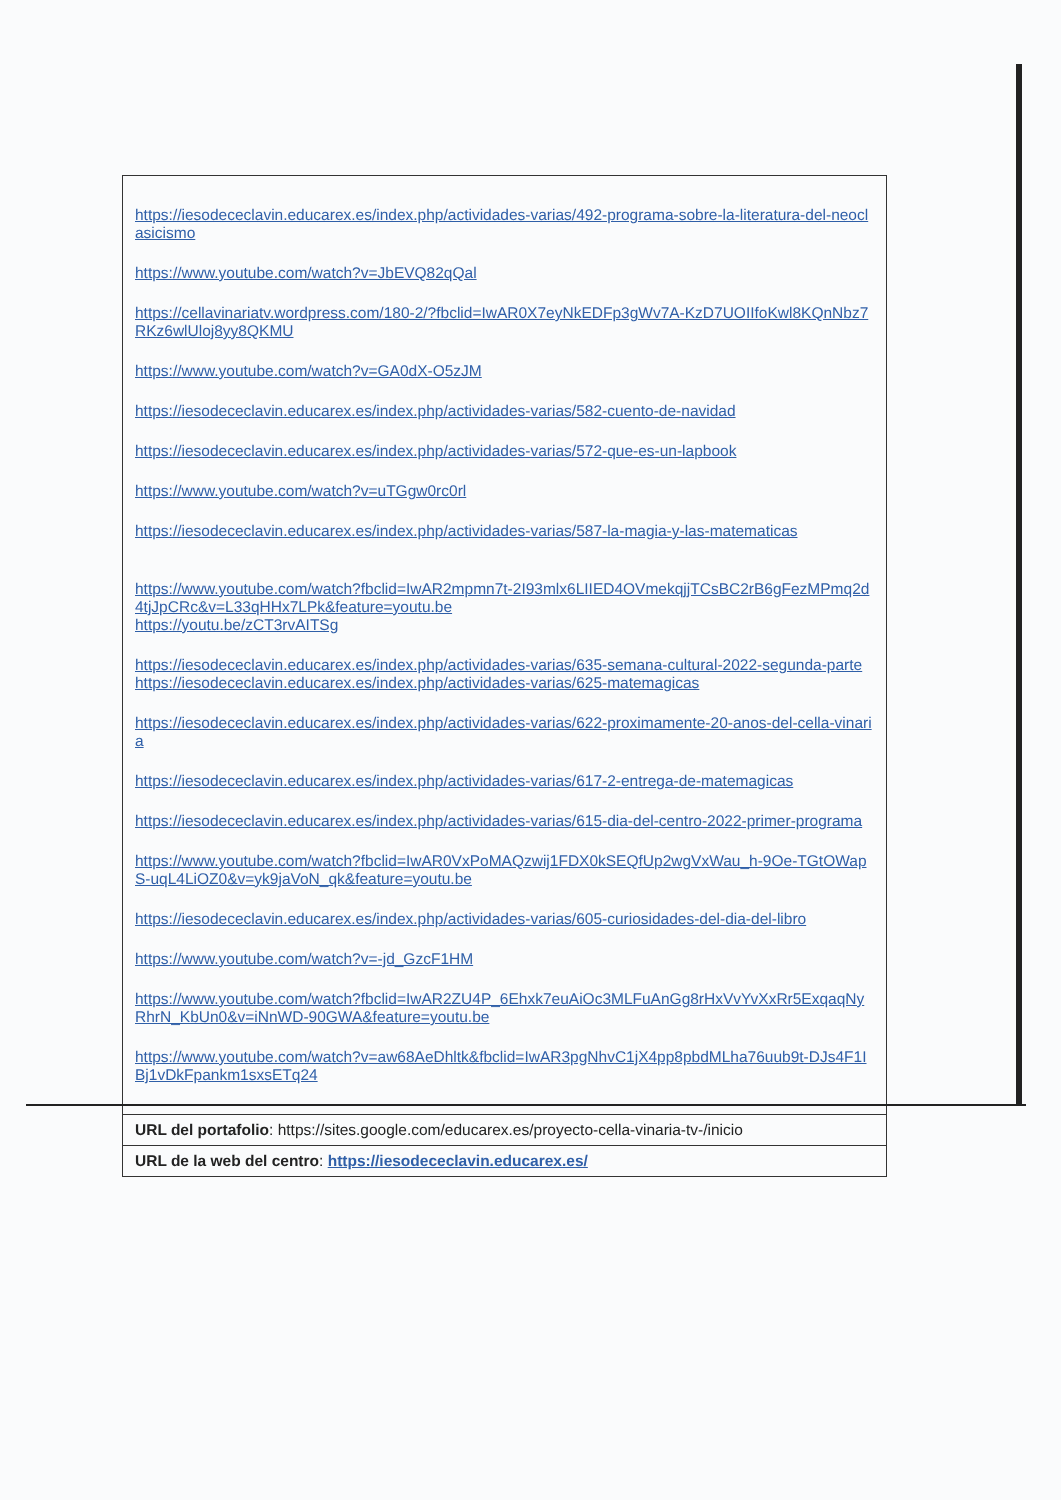| https://iesodececlavin.educarex.es/index.php/actividades-varias/492-programa-sobre-la-literatura-del-neoclasicismo https://www.youtube.com/watch?v=JbEVQ82qQal https://cellavinariatv.wordpress.com/180-2/?fbclid=IwAR0X7eyNkEDFp3gWv7A-KzD7UOIIfoKwl8KQnNbz7RKz6wlUloj8yy8QKMU https://www.youtube.com/watch?v=GA0dX-O5zJM https://iesodececlavin.educarex.es/index.php/actividades-varias/582-cuento-de-navidad https://iesodececlavin.educarex.es/index.php/actividades-varias/572-que-es-un-lapbook https://www.youtube.com/watch?v=uTGgw0rc0rl https://iesodececlavin.educarex.es/index.php/actividades-varias/587-la-magia-y-las-matematicas https://www.youtube.com/watch?fbclid=IwAR2mpmn7t-2I93mlx6LIIED4OVmekqjjTCsBC2rB6gFezMPmq2d4tjJpCRc&v=L33qHHx7LPk&feature=youtu.be https://youtu.be/zCT3rvAITSg https://iesodececlavin.educarex.es/index.php/actividades-varias/635-semana-cultural-2022-segunda-parte https://iesodececlavin.educarex.es/index.php/actividades-varias/625-matemagicas https://iesodececlavin.educarex.es/index.php/actividades-varias/622-proximamente-20-anos-del-cella-vinaria https://iesodececlavin.educarex.es/index.php/actividades-varias/617-2-entrega-de-matemagicas https://iesodececlavin.educarex.es/index.php/actividades-varias/615-dia-del-centro-2022-primer-programa https://www.youtube.com/watch?fbclid=IwAR0VxPoMAQzwij1FDX0kSEQfUp2wgVxWau_h-9Oe-TGtOWapS-uqL4LiOZ0&v=yk9jaVoN_qk&feature=youtu.be https://iesodececlavin.educarex.es/index.php/actividades-varias/605-curiosidades-del-dia-del-libro https://www.youtube.com/watch?v=-jd_GzcF1HM https://www.youtube.com/watch?fbclid=IwAR2ZU4P_6Ehxk7euAiOc3MLFuAnGg8rHxVvYvXxRr5ExqaqNyRhrN_KbUn0&v=iNnWD-90GWA&feature=youtu.be https://www.youtube.com/watch?v=aw68AeDhltk&fbclid=IwAR3pgNhvC1jX4pp8pbdMLha76uub9t-DJs4F1IBj1vDkFpankm1sxsETq24 |
| URL del portafolio : https://sites.google.com/educarex.es/proyecto-cella-vinaria-tv-/inicio |
| URL de la web del centro : https://iesodececlavin.educarex.es/ |